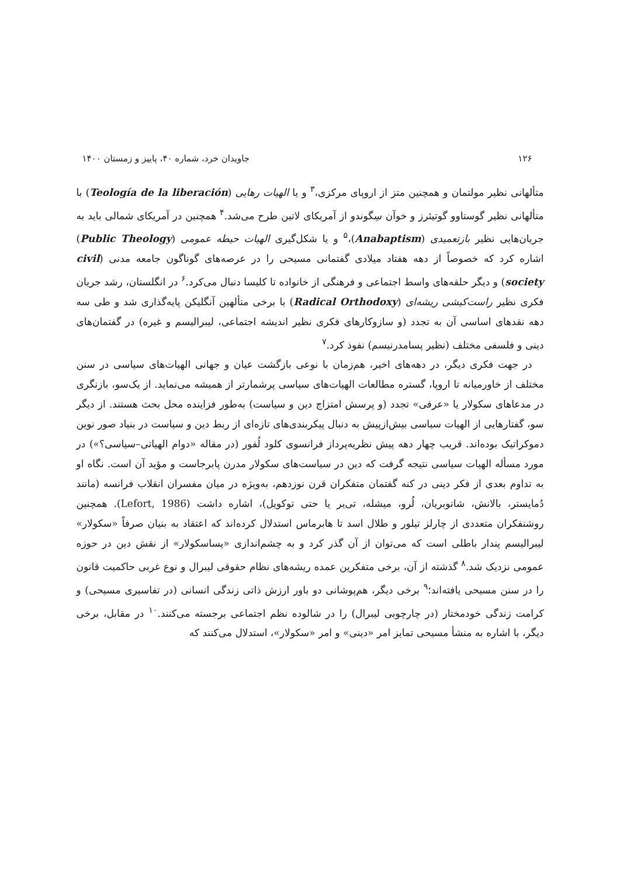۱۲۶ جاویدان خرد، شماره ۴۰، پاییز و زمستان ۱۴۰۰
متألهانی نظیر مولتمان و همچنین متز از اروپای مرکزی،<sup>۳</sup> و یا الهیات رهایی (Teología de la liberación) با متألهانی نظیر گوستاوو گوتیئرز و خوآن سِگوندو از آمریکای لاتین طرح می‌شد.<sup>۴</sup> همچنین در آمریکای شمالی باید به جریان‌هایی نظیر بازتعمیدی (Anabaptism)،<sup>۵</sup> و یا شکل‌گیری الهیات حیطه عمومی (Public Theology) اشاره کرد که خصوصاً از دهه هفتاد میلادی گفتمانی مسیحی را در عرصه‌های گوناگون جامعه مدنی (civil society) و دیگر حلقه‌های واسط اجتماعی و فرهنگی از خانواده تا کلیسا دنبال می‌کرد.<sup>۶</sup> در انگلستان، رشد جریان فکری نظیر راست‌کیشی ریشه‌ای (Radical Orthodoxy) با برخی متألهین آنگلیکن پایه‌گذاری شد و طی سه دهه نقدهای اساسی آن به تجدد (و سازوکارهای فکری نظیر اندیشه اجتماعی، لیبرالیسم و غیره) در گفتمان‌های دینی و فلسفی مختلف (نظیر پسامدرنیسم) نفوذ کرد.<sup>۷</sup>
در جهت فکری دیگر، در دهه‌های اخیر، هم‌زمان با نوعی بازگشت عیان و جهانی الهیات‌های سیاسی در سنن مختلف از خاورمیانه تا اروپا، گستره مطالعات الهیات‌های سیاسی پرشمارتر از همیشه می‌نماید. از یک‌سو، بازنگری در مدعاهای سکولار یا «عرفی» تجدد (و پرسش امتزاج دین و سیاست) به‌طور فزاینده محل بحث هستند. از دیگر سو، گفتارهایی از الهیات سیاسی بیش‌ازپیش به دنبال پیکربندی‌های تازه‌ای از ربط دین و سیاست در بنیاد صور نوین دموکراتیک بوده‌اند. قریب چهار دهه پیش نظریه‌پرداز فرانسوی کلود لُفور (در مقاله «دوام الهیاتی–سیاسی؟») در مورد مسأله الهیات سیاسی نتیجه گرفت که دین در سیاست‌های سکولار مدرن پابرجاست و مؤید آن است. نگاه او به تداوم بعدی از فکر دینی در کنه گفتمان متفکران قرن نوزدهم، به‌ویژه در میان مفسران انقلاب فرانسه (مانند دُمایستر، بالانش، شاتوبریان، لُرو، میشله، تی‌یر یا حتی توکویل)، اشاره داشت (Lefort, 1986). همچنین روشنفکران متعددی از چارلز تیلور و طلال اسد تا هابرماس استدلال کرده‌اند که اعتقاد به بنیان صرفاً «سکولار» لیبرالیسم پندار باطلی است که می‌توان از آن گذر کرد و به چشم‌اندازی «پساسکولار» از نقش دین در حوزه عمومی نزدیک شد.<sup>۸</sup> گذشته از آن، برخی متفکرین عمده ریشه‌های نظام حقوقی لیبرال و نوع غربی حاکمیت قانون را در سنن مسیحی یافته‌اند؛<sup>۹</sup> برخی دیگر، هم‌پوشانی دو باور ارزش ذاتی زندگی انسانی (در تفاسیری مسیحی) و کرامت زندگی خودمختار (در چارچوبی لیبرال) را در شالوده نظم اجتماعی برجسته می‌کنند.<sup>۱۰</sup> در مقابل، برخی دیگر، با اشاره به منشأ مسیحی تمایز امر «دینی» و امر «سکولار»، استدلال می‌کنند که